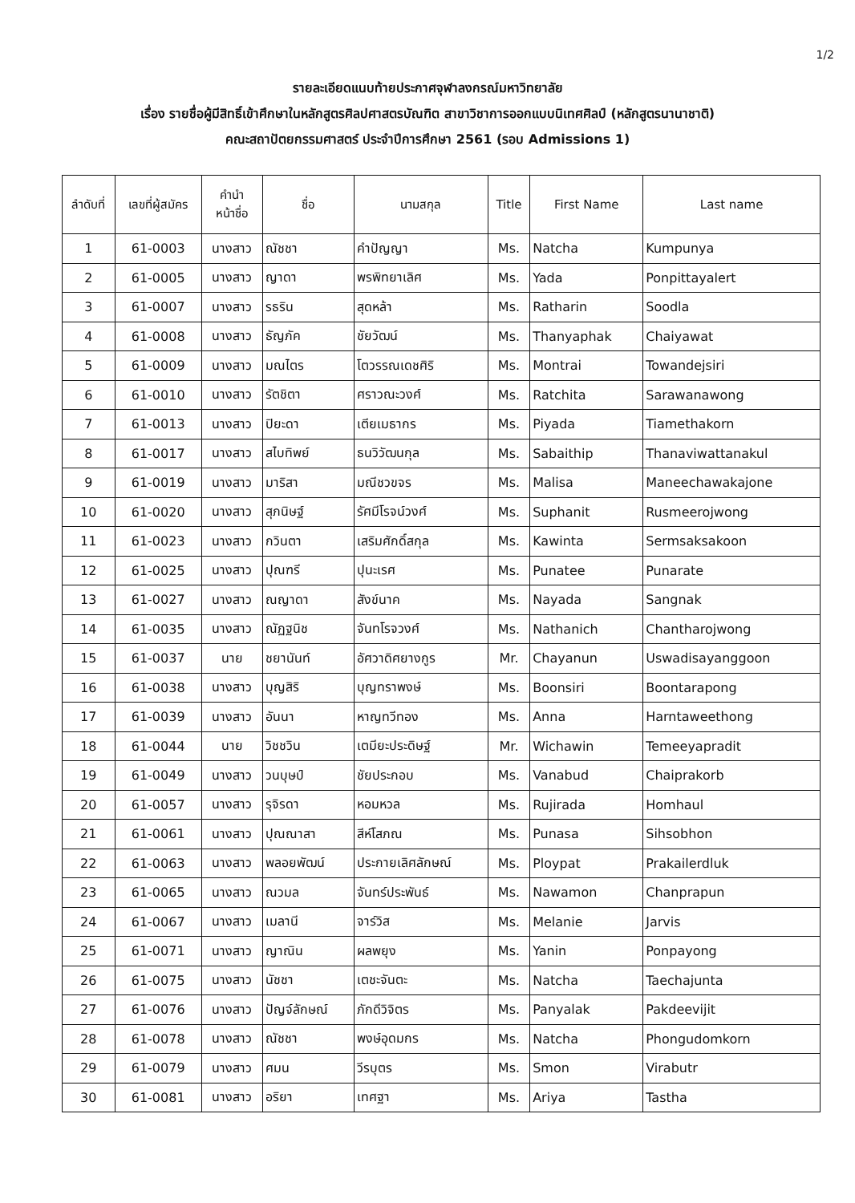1/2
รายละเอียดแนบท้ายประกาศจุฬาลงกรณ์มหาวิทยาลัย
เรื่อง รายชื่อผู้มีสิทธิ์เข้าศึกษาในหลักสูตรศิลปศาสตรบัณฑิต สาขาวิชาการออกแบบนิเทศศิลป์ (หลักสูตรนานาชาติ)
คณะสถาปัตยกรรมศาสตร์ ประจำปีการศึกษา 2561 (รอบ Admissions 1)
| ลำดับที่ | เลขที่ผู้สมัคร | คำนำ หน้าชื่อ | ชื่อ | นามสกุล | Title | First Name | Last name |
| --- | --- | --- | --- | --- | --- | --- | --- |
| 1 | 61-0003 | นางสาว | ณัชชา | คำปัญญา | Ms. | Natcha | Kumpunya |
| 2 | 61-0005 | นางสาว | ญาดา | พรพิทยาเลิศ | Ms. | Yada | Ponpittayalert |
| 3 | 61-0007 | นางสาว | รธริน | สุดหล้า | Ms. | Ratharin | Soodla |
| 4 | 61-0008 | นางสาว | ธัญภัค | ชัยวัฒน์ | Ms. | Thanyaphak | Chaiyawat |
| 5 | 61-0009 | นางสาว | มณไตร | โตวรรณเดชศิริ | Ms. | Montrai | Towandejsiri |
| 6 | 61-0010 | นางสาว | รัตชิตา | ศราวณะวงศ์ | Ms. | Ratchita | Sarawanawong |
| 7 | 61-0013 | นางสาว | ปิยะดา | เตียเมธากร | Ms. | Piyada | Tiamethakorn |
| 8 | 61-0017 | นางสาว | สไบทิพย์ | ธนวิวัฒนกุล | Ms. | Sabaithip | Thanaviwattanakul |
| 9 | 61-0019 | นางสาว | มาริสา | มณีชวขจร | Ms. | Malisa | Maneechawakajone |
| 10 | 61-0020 | นางสาว | สุภนิษฐ์ | รัศมีโรจน์วงศ์ | Ms. | Suphanit | Rusmeerojwong |
| 11 | 61-0023 | นางสาว | กวินตา | เสริมศักดิ์สกุล | Ms. | Kawinta | Sermsaksakoon |
| 12 | 61-0025 | นางสาว | ปุณฑรี | ปุนะเรศ | Ms. | Punatee | Punarate |
| 13 | 61-0027 | นางสาว | ณญาดา | สังข์นาค | Ms. | Nayada | Sangnak |
| 14 | 61-0035 | นางสาว | ณัฏฐนิช | จันทโรจวงศ์ | Ms. | Nathanich | Chantharojwong |
| 15 | 61-0037 | นาย | ชยานันท์ | อัศวาดิศยางกูร | Mr. | Chayanun | Uswadisayanggoon |
| 16 | 61-0038 | นางสาว | บุญสิริ | บุญทราพงษ์ | Ms. | Boonsiri | Boontarapong |
| 17 | 61-0039 | นางสาว | อันนา | หาญทวีทอง | Ms. | Anna | Harntaweethong |
| 18 | 61-0044 | นาย | วิชชวิน | เตมียะประดิษฐ์ | Mr. | Wichawin | Temeeyapradit |
| 19 | 61-0049 | นางสาว | วนบุษป์ | ชัยประกอบ | Ms. | Vanabud | Chaiprakorb |
| 20 | 61-0057 | นางสาว | รุจิรดา | หอมหวล | Ms. | Rujirada | Homhaul |
| 21 | 61-0061 | นางสาว | ปุณณาสา | สีห์โสภณ | Ms. | Punasa | Sihsobhon |
| 22 | 61-0063 | นางสาว | พลอยพัฒน์ | ประกายเลิศลักษณ์ | Ms. | Ploypat | Prakailerdluk |
| 23 | 61-0065 | นางสาว | ณวมล | จันทร์ประพันธ์ | Ms. | Nawamon | Chanprapun |
| 24 | 61-0067 | นางสาว | เมลานี | จาร์วิส | Ms. | Melanie | Jarvis |
| 25 | 61-0071 | นางสาว | ญาณิน | ผลพยุง | Ms. | Yanin | Ponpayong |
| 26 | 61-0075 | นางสาว | นัชชา | เตชะจันตะ | Ms. | Natcha | Taechajunta |
| 27 | 61-0076 | นางสาว | ปัญจ์ลักษณ์ | ภักดีวิจิตร | Ms. | Panyalak | Pakdeevijit |
| 28 | 61-0078 | นางสาว | ณัชชา | พงษ์อุดมกร | Ms. | Natcha | Phongudomkorn |
| 29 | 61-0079 | นางสาว | ศมน | วีรบุตร | Ms. | Smon | Virabutr |
| 30 | 61-0081 | นางสาว | อริยา | เทศฐา | Ms. | Ariya | Tastha |